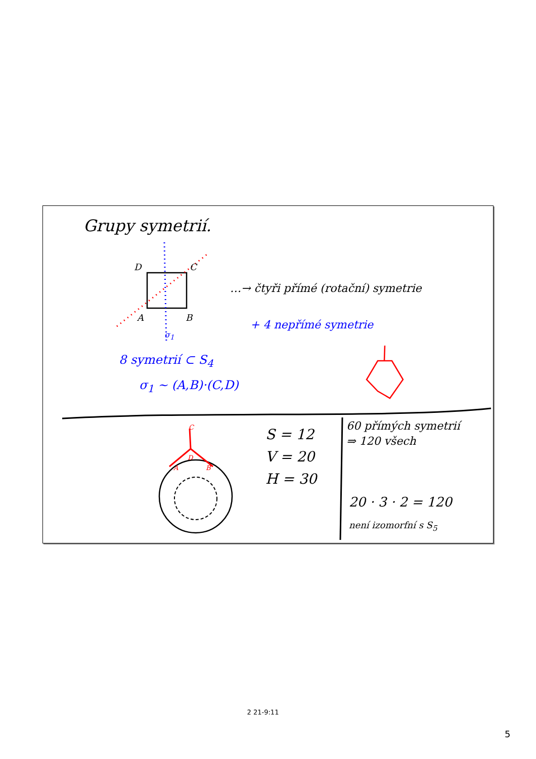Grupy symetrií.
D C
A B
σ<sub>1</sub>
…→ čtyři přímé (rotační) symetrie
+ 4 nepřímé symetrie
8 symetrií ⊂ S<sub>4</sub>
σ<sub>1</sub> ~ (A,B)·(C,D)
S = 12
V = 20
H = 30
60 přímých symetrií
⇒ 120 všech
20 · 3 · 2 = 120
není izomorfní s S<sub>5</sub>
C
D
A B
2 21-9:11
5